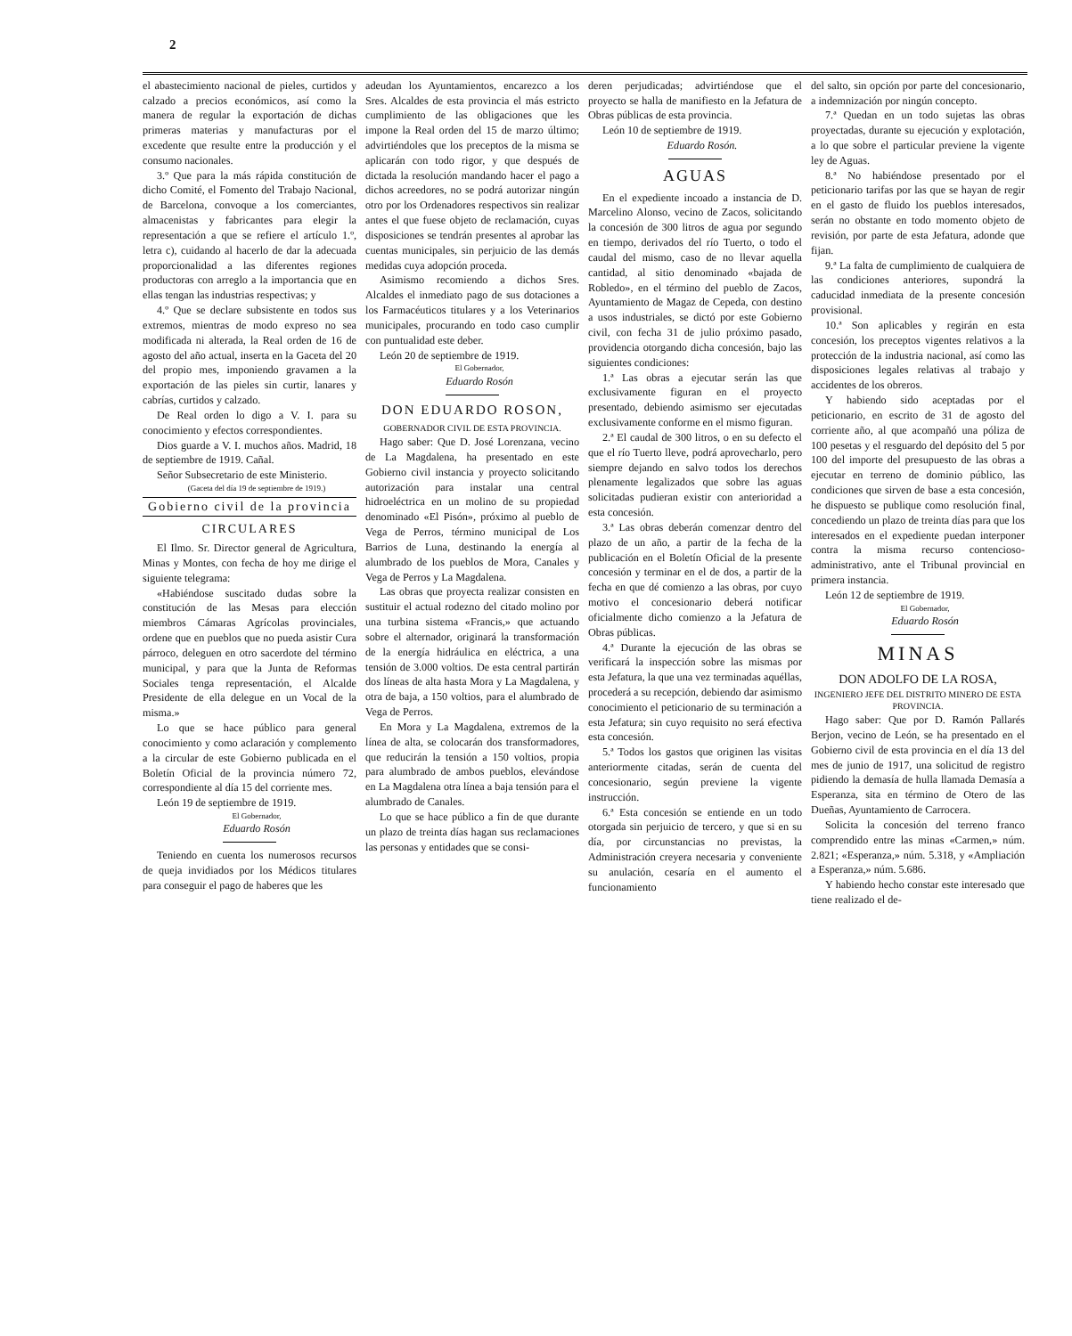2
el abastecimiento nacional de pieles, curtidos y calzado a precios económicos, así como la manera de regular la exportación de dichas primeras materias y manufacturas por el excedente que resulte entre la producción y el consumo nacionales.
3.º Que para la más rápida constitución de dicho Comité, el Fomento del Trabajo Nacional, de Barcelona, convoque a los comerciantes, almacenistas y fabricantes para elegir la representación a que se refiere el artículo 1.º, letra c), cuidando al hacerlo de dar la adecuada proporcionalidad a las diferentes regiones productoras con arreglo a la importancia que en ellas tengan las industrias respectivas; y
4.º Que se declare subsistente en todos sus extremos, mientras de modo expreso no sea modificada ni alterada, la Real orden de 16 de agosto del año actual, inserta en la Gaceta del 20 del propio mes, imponiendo gravamen a la exportación de las pieles sin curtir, lanares y cabrías, curtidos y calzado.
De Real orden lo digo a V. I. para su conocimiento y efectos correspondientes.
Dios guarde a V. I. muchos años. Madrid, 18 de septiembre de 1919. Cañal.
Señor Subsecretario de este Ministerio.
(Gaceta del día 19 de septiembre de 1919.)
Gobierno civil de la provincia
CIRCULARES
El Ilmo. Sr. Director general de Agricultura, Minas y Montes, con fecha de hoy me dirige el siguiente telegrama:
«Habiéndose suscitado dudas sobre la constitución de las Mesas para elección miembros Cámaras Agrícolas provinciales, ordene que en pueblos que no pueda asistir Cura párroco, deleguen en otro sacerdote del término municipal, y para que la Junta de Reformas Sociales tenga representación, el Alcalde Presidente de ella delegue en un Vocal de la misma.»
Lo que se hace público para general conocimiento y como aclaración y complemento a la circular de este Gobierno publicada en el Boletín Oficial de la provincia número 72, correspondiente al día 15 del corriente mes.
León 19 de septiembre de 1919.
El Gobernador,
Eduardo Rosón
Teniendo en cuenta los numerosos recursos de queja invidiados por los Médicos titulares para conseguir el pago de haberes que les
adeudan los Ayuntamientos, encarezco a los Sres. Alcaldes de esta provincia el más estricto cumplimiento de las obligaciones que les impone la Real orden del 15 de marzo último; advirtiéndoles que los preceptos de la misma se aplicarán con todo rigor, y que después de dictada la resolución mandando hacer el pago a dichos acreedores, no se podrá autorizar ningún otro por los Ordenadores respectivos sin realizar antes el que fuese objeto de reclamación, cuyas disposiciones se tendrán presentes al aprobar las cuentas municipales, sin perjuicio de las demás medidas cuya adopción proceda.
Asimismo recomiendo a dichos Sres. Alcaldes el inmediato pago de sus dotaciones a los Farmacéuticos titulares y a los Veterinarios municipales, procurando en todo caso cumplir con puntualidad este deber.
León 20 de septiembre de 1919.
El Gobernador,
Eduardo Rosón
DON EDUARDO ROSON,
GOBERNADOR CIVIL DE ESTA PROVINCIA.
Hago saber: Que D. José Lorenzana, vecino de La Magdalena, ha presentado en este Gobierno civil instancia y proyecto solicitando autorización para instalar una central hidroeléctrica en un molino de su propiedad denominado «El Pisón», próximo al pueblo de Vega de Perros, término municipal de Los Barrios de Luna, destinando la energía al alumbrado de los pueblos de Mora, Canales y Vega de Perros y La Magdalena.
Las obras que proyecta realizar consisten en sustituir el actual rodezno del citado molino por una turbina sistema «Francis,» que actuando sobre el alternador, originará la transformación de la energía hidráulica en eléctrica, a una tensión de 3.000 voltios. De esta central partirán dos líneas de alta hasta Mora y La Magdalena, y otra de baja, a 150 voltios, para el alumbrado de Vega de Perros.
En Mora y La Magdalena, extremos de la línea de alta, se colocarán dos transformadores, que reducirán la tensión a 150 voltios, propia para alumbrado de ambos pueblos, elevándose en La Magdalena otra línea a baja tensión para el alumbrado de Canales.
Lo que se hace público a fin de que durante un plazo de treinta días hagan sus reclamaciones las personas y entidades que se consi-
deren perjudicadas; advirtiéndose que el proyecto se halla de manifiesto en la Jefatura de Obras públicas de esta provincia.
León 10 de septiembre de 1919.
Eduardo Rosón.
AGUAS
En el expediente incoado a instancia de D. Marcelino Alonso, vecino de Zacos, solicitando la concesión de 300 litros de agua por segundo en tiempo, derivados del río Tuerto, o todo el caudal del mismo, caso de no llevar aquella cantidad, al sitio denominado «bajada de Robledo», en el término del pueblo de Zacos, Ayuntamiento de Magaz de Cepeda, con destino a usos industriales, se dictó por este Gobierno civil, con fecha 31 de julio próximo pasado, providencia otorgando dicha concesión, bajo las siguientes condiciones:
1.ª Las obras a ejecutar serán las que exclusivamente figuran en el proyecto presentado, debiendo asimismo ser ejecutadas exclusivamente conforme en el mismo figuran.
2.ª El caudal de 300 litros, o en su defecto el que el río Tuerto lleve, podrá aprovecharlo, pero siempre dejando en salvo todos los derechos plenamente legalizados que sobre las aguas solicitadas pudieran existir con anterioridad a esta concesión.
3.ª Las obras deberán comenzar dentro del plazo de un año, a partir de la fecha de la publicación en el Boletín Oficial de la presente concesión y terminar en el de dos, a partir de la fecha en que dé comienzo a las obras, por cuyo motivo el concesionario deberá notificar oficialmente dicho comienzo a la Jefatura de Obras públicas.
4.ª Durante la ejecución de las obras se verificará la inspección sobre las mismas por esta Jefatura, la que una vez terminadas aquéllas, procederá a su recepción, debiendo dar asimismo conocimiento el peticionario de su terminación a esta Jefatura; sin cuyo requisito no será efectiva esta concesión.
5.ª Todos los gastos que originen las visitas anteriormente citadas, serán de cuenta del concesionario, según previene la vigente instrucción.
6.ª Esta concesión se entiende en un todo otorgada sin perjuicio de tercero, y que si en su día, por circunstancias no previstas, la Administración creyera necesaria y conveniente su anulación, cesaría en el aumento el funcionamiento
del salto, sin opción por parte del concesionario, a indemnización por ningún concepto.
7.ª Quedan en un todo sujetas las obras proyectadas, durante su ejecución y explotación, a lo que sobre el particular previene la vigente ley de Aguas.
8.ª No habiéndose presentado por el peticionario tarifas por las que se hayan de regir en el gasto de fluido los pueblos interesados, serán no obstante en todo momento objeto de revisión, por parte de esta Jefatura, adonde que fijan.
9.ª La falta de cumplimiento de cualquiera de las condiciones anteriores, supondrá la caducidad inmediata de la presente concesión provisional.
10.ª Son aplicables y regirán en esta concesión, los preceptos vigentes relativos a la protección de la industria nacional, así como las disposiciones legales relativas al trabajo y accidentes de los obreros.
Y habiendo sido aceptadas por el peticionario, en escrito de 31 de agosto del corriente año, al que acompañó una póliza de 100 pesetas y el resguardo del depósito del 5 por 100 del importe del presupuesto de las obras a ejecutar en terreno de dominio público, las condiciones que sirven de base a esta concesión, he dispuesto se publique como resolución final, concediendo un plazo de treinta días para que los interesados en el expediente puedan interponer contra la misma recurso contencioso-administrativo, ante el Tribunal provincial en primera instancia.
León 12 de septiembre de 1919.
El Gobernador,
Eduardo Rosón
MINAS
DON ADOLFO DE LA ROSA,
INGENIERO JEFE DEL DISTRITO MINERO DE ESTA PROVINCIA.
Hago saber: Que por D. Ramón Pallarés Berjon, vecino de León, se ha presentado en el Gobierno civil de esta provincia en el día 13 del mes de junio de 1917, una solicitud de registro pidiendo la demasía de hulla llamada Demasía a Esperanza, sita en término de Otero de las Dueñas, Ayuntamiento de Carrocera.
Solicita la concesión del terreno franco comprendido entre las minas «Carmen,» núm. 2.821; «Esperanza,» núm. 5.318, y «Ampliación a Esperanza,» núm. 5.686.
Y habiendo hecho constar este interesado que tiene realizado el de-